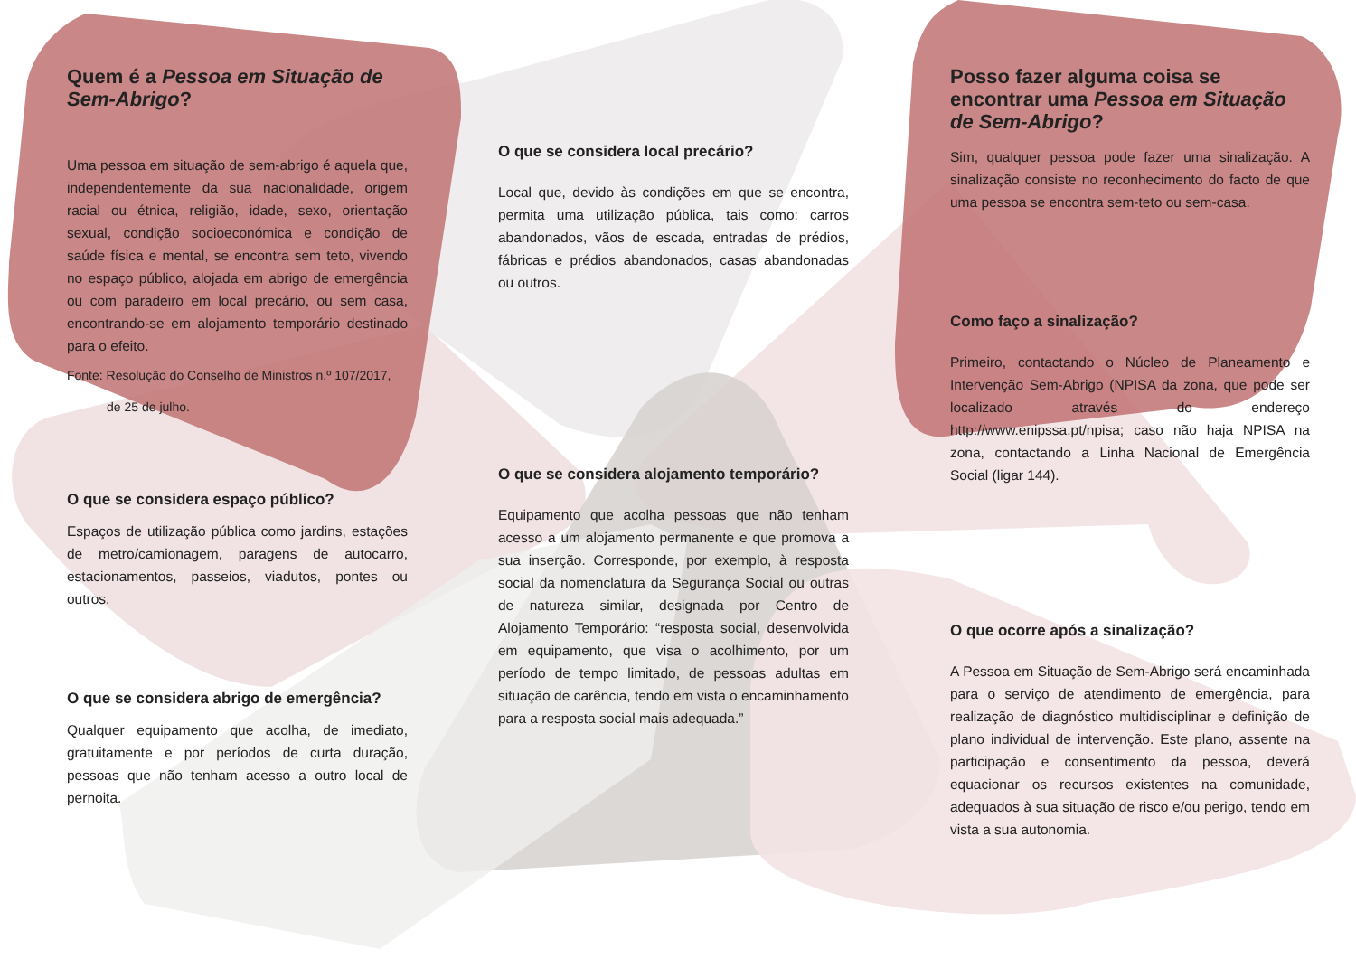Quem é a Pessoa em Situação de Sem-Abrigo?
Uma pessoa em situação de sem-abrigo é aquela que, independentemente da sua nacionalidade, origem racial ou étnica, religião, idade, sexo, orientação sexual, condição socioeconómica e condição de saúde física e mental, se encontra sem teto, vivendo no espaço público, alojada em abrigo de emergência ou com paradeiro em local precário, ou sem casa, encontrando-se em alojamento temporário destinado para o efeito.
Fonte: Resolução do Conselho de Ministros n.º 107/2017,
de 25 de julho.
O que se considera espaço público?
Espaços de utilização pública como jardins, estações de metro/camionagem, paragens de autocarro, estacionamentos, passeios, viadutos, pontes ou outros.
O que se considera abrigo de emergência?
Qualquer equipamento que acolha, de imediato, gratuitamente e por períodos de curta duração, pessoas que não tenham acesso a outro local de pernoita.
O que se considera local precário?
Local que, devido às condições em que se encontra, permita uma utilização pública, tais como: carros abandonados, vãos de escada, entradas de prédios, fábricas e prédios abandonados, casas abandonadas ou outros.
O que se considera alojamento temporário?
Equipamento que acolha pessoas que não tenham acesso a um alojamento permanente e que promova a sua inserção. Corresponde, por exemplo, à resposta social da nomenclatura da Segurança Social ou outras de natureza similar, designada por Centro de Alojamento Temporário: “resposta social, desenvolvida em equipamento, que visa o acolhimento, por um período de tempo limitado, de pessoas adultas em situação de carência, tendo em vista o encaminhamento para a resposta social mais adequada.”
Posso fazer alguma coisa se encontrar uma Pessoa em Situação de Sem-Abrigo?
Sim, qualquer pessoa pode fazer uma sinalização. A sinalização consiste no reconhecimento do facto de que uma pessoa se encontra sem-teto ou sem-casa.
Como faço a sinalização?
Primeiro, contactando o Núcleo de Planeamento e Intervenção Sem-Abrigo (NPISA da zona, que pode ser localizado através do endereço http://www.enipssa.pt/npisa; caso não haja NPISA na zona, contactando a Linha Nacional de Emergência Social (ligar 144).
O que ocorre após a sinalização?
A Pessoa em Situação de Sem-Abrigo será encaminhada para o serviço de atendimento de emergência, para realização de diagnóstico multidisciplinar e definição de plano individual de intervenção. Este plano, assente na participação e consentimento da pessoa, deverá equacionar os recursos existentes na comunidade, adequados à sua situação de risco e/ou perigo, tendo em vista a sua autonomia.